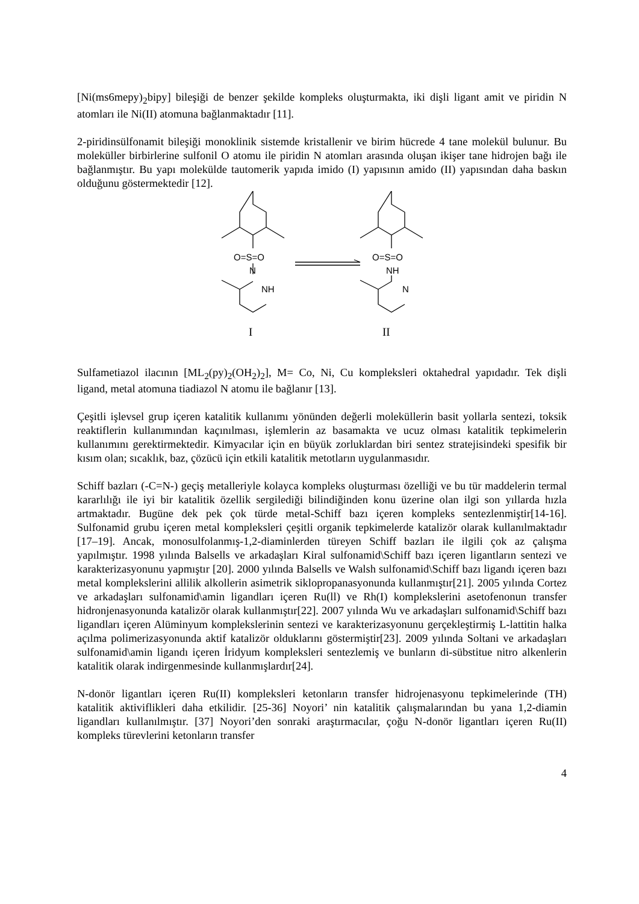[Ni(ms6mepy)<sub>2</sub>bipy] bileşiği de benzer şekilde kompleks oluşturmakta, iki dişli ligant amit ve piridin N atomları ile Ni(II) atomuna bağlanmaktadır [11].
2-piridinsülfonamit bileşiği monoklinik sistemde kristallenir ve birim hücrede 4 tane molekül bulunur. Bu moleküller birbirlerine sulfonil O atomu ile piridin N atomları arasında oluşan ikişer tane hidrojen bağı ile bağlanmıştır. Bu yapı molekülde tautomerik yapıda imido (I) yapısının amido (II) yapısından daha baskın olduğunu göstermektedir [12].
O=S=O
N
NH
O=S=O
NH
N
I
II
Sulfametiazol ilacının [ML<sub>2</sub>(py)<sub>2</sub>(OH<sub>2</sub>)<sub>2</sub>], M= Co, Ni, Cu kompleksleri oktahedral yapıdadır. Tek dişli ligand, metal atomuna tiadiazol N atomu ile bağlanır [13].
Çeşitli işlevsel grup içeren katalitik kullanımı yönünden değerli moleküllerin basit yollarla sentezi, toksik reaktiflerin kullanımından kaçınılması, işlemlerin az basamakta ve ucuz olması katalitik tepkimelerin kullanımını gerektirmektedir. Kimyacılar için en büyük zorluklardan biri sentez stratejisindeki spesifik bir kısım olan; sıcaklık, baz, çözücü için etkili katalitik metotların uygulanmasıdır.
Schiff bazları (-C=N-) geçiş metalleriyle kolayca kompleks oluşturması özelliği ve bu tür maddelerin termal kararlılığı ile iyi bir katalitik özellik sergilediği bilindiğinden konu üzerine olan ilgi son yıllarda hızla artmaktadır. Bugüne dek pek çok türde metal-Schiff bazı içeren kompleks sentezlenmiştir[14-16]. Sulfonamid grubu içeren metal kompleksleri çeşitli organik tepkimelerde katalizör olarak kullanılmaktadır [17–19]. Ancak, monosulfolanmış-1,2-diaminlerden türeyen Schiff bazları ile ilgili çok az çalışma yapılmıştır. 1998 yılında Balsells ve arkadaşları Kiral sulfonamid\Schiff bazı içeren ligantların sentezi ve karakterizasyonunu yapmıştır [20]. 2000 yılında Balsells ve Walsh sulfonamid\Schiff bazı ligandı içeren bazı metal komplekslerini allilik alkollerin asimetrik siklopropanasyonunda kullanmıştır[21]. 2005 yılında Cortez ve arkadaşları sulfonamid\amin ligandları içeren Ru(ll) ve Rh(I) komplekslerini asetofenonun transfer hidronjenasyonunda katalizör olarak kullanmıştır[22]. 2007 yılında Wu ve arkadaşları sulfonamid\Schiff bazı ligandları içeren Alüminyum komplekslerinin sentezi ve karakterizasyonunu gerçekleştirmiş L-lattitin halka açılma polimerizasyonunda aktif katalizör olduklarını göstermiştir[23]. 2009 yılında Soltani ve arkadaşları sulfonamid\amin ligandı içeren İridyum kompleksleri sentezlemiş ve bunların di-sübstitue nitro alkenlerin katalitik olarak indirgenmesinde kullanmışlardır[24].
N-donör ligantları içeren Ru(II) kompleksleri ketonların transfer hidrojenasyonu tepkimelerinde (TH) katalitik aktiviflikleri daha etkilidir. [25-36] Noyori’ nin katalitik çalışmalarından bu yana 1,2-diamin ligandları kullanılmıştır. [37] Noyori’den sonraki araştırmacılar, çoğu N-donör ligantları içeren Ru(II) kompleks türevlerini ketonların transfer
4